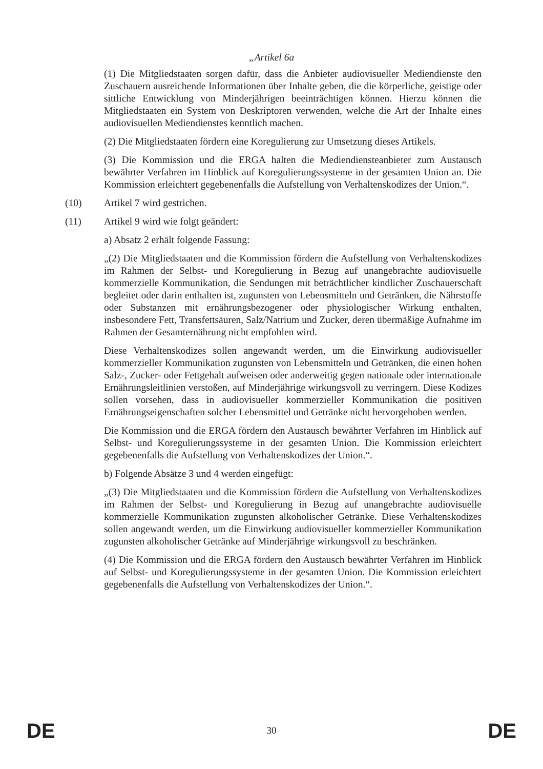„Artikel 6a
(1) Die Mitgliedstaaten sorgen dafür, dass die Anbieter audiovisueller Mediendienste den Zuschauern ausreichende Informationen über Inhalte geben, die die körperliche, geistige oder sittliche Entwicklung von Minderjährigen beeinträchtigen können. Hierzu können die Mitgliedstaaten ein System von Deskriptoren verwenden, welche die Art der Inhalte eines audiovisuellen Mediendienstes kenntlich machen.
(2) Die Mitgliedstaaten fördern eine Koregulierung zur Umsetzung dieses Artikels.
(3) Die Kommission und die ERGA halten die Mediendiensteanbieter zum Austausch bewährter Verfahren im Hinblick auf Koregulierungssysteme in der gesamten Union an. Die Kommission erleichtert gegebenenfalls die Aufstellung von Verhaltenskodizes der Union.“.
(10) Artikel 7 wird gestrichen.
(11) Artikel 9 wird wie folgt geändert:
a) Absatz 2 erhält folgende Fassung:
„(2) Die Mitgliedstaaten und die Kommission fördern die Aufstellung von Verhaltenskodizes im Rahmen der Selbst- und Koregulierung in Bezug auf unangebrachte audiovisuelle kommerzielle Kommunikation, die Sendungen mit beträchtlicher kindlicher Zuschauerschaft begleitet oder darin enthalten ist, zugunsten von Lebensmitteln und Getränken, die Nährstoffe oder Substanzen mit ernährungsbezogener oder physiologischer Wirkung enthalten, insbesondere Fett, Transfettsäuren, Salz/Natrium und Zucker, deren übermäßige Aufnahme im Rahmen der Gesamternährung nicht empfohlen wird.
Diese Verhaltenskodizes sollen angewandt werden, um die Einwirkung audiovisueller kommerzieller Kommunikation zugunsten von Lebensmitteln und Getränken, die einen hohen Salz-, Zucker- oder Fettgehalt aufweisen oder anderweitig gegen nationale oder internationale Ernährungsleitlinien verstoßen, auf Minderjährige wirkungsvoll zu verringern. Diese Kodizes sollen vorsehen, dass in audiovisueller kommerzieller Kommunikation die positiven Ernährungseigenschaften solcher Lebensmittel und Getränke nicht hervorgehoben werden.
Die Kommission und die ERGA fördern den Austausch bewährter Verfahren im Hinblick auf Selbst- und Koregulierungssysteme in der gesamten Union. Die Kommission erleichtert gegebenenfalls die Aufstellung von Verhaltenskodizes der Union.“.
b) Folgende Absätze 3 und 4 werden eingefügt:
„(3) Die Mitgliedstaaten und die Kommission fördern die Aufstellung von Verhaltenskodizes im Rahmen der Selbst- und Koregulierung in Bezug auf unangebrachte audiovisuelle kommerzielle Kommunikation zugunsten alkoholischer Getränke. Diese Verhaltenskodizes sollen angewandt werden, um die Einwirkung audiovisueller kommerzieller Kommunikation zugunsten alkoholischer Getränke auf Minderjährige wirkungsvoll zu beschränken.
(4) Die Kommission und die ERGA fördern den Austausch bewährter Verfahren im Hinblick auf Selbst- und Koregulierungssysteme in der gesamten Union. Die Kommission erleichtert gegebenenfalls die Aufstellung von Verhaltenskodizes der Union.“.
DE 30 DE